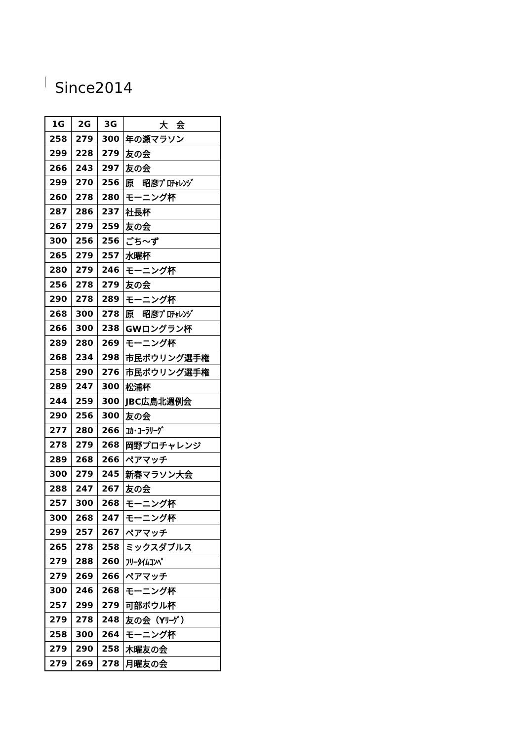Since2014
| 1G | 2G | 3G | 大 会 |
| --- | --- | --- | --- |
| 258 | 279 | 300 | 年の瀬マラソン |
| 299 | 228 | 279 | 友の会 |
| 266 | 243 | 297 | 友の会 |
| 299 | 270 | 256 | 原 昭彦ﾌﾟﾛﾁｬﾚﾝｼﾞ |
| 260 | 278 | 280 | モーニング杯 |
| 287 | 286 | 237 | 社長杯 |
| 267 | 279 | 259 | 友の会 |
| 300 | 256 | 256 | ごち～ず |
| 265 | 279 | 257 | 水曜杯 |
| 280 | 279 | 246 | モーニング杯 |
| 256 | 278 | 279 | 友の会 |
| 290 | 278 | 289 | モーニング杯 |
| 268 | 300 | 278 | 原 昭彦ﾌﾟﾛﾁｬﾚﾝｼﾞ |
| 266 | 300 | 238 | GWロングラン杯 |
| 289 | 280 | 269 | モーニング杯 |
| 268 | 234 | 298 | 市民ボウリング選手権 |
| 258 | 290 | 276 | 市民ボウリング選手権 |
| 289 | 247 | 300 | 松浦杯 |
| 244 | 259 | 300 | JBC広島北週例会 |
| 290 | 256 | 300 | 友の会 |
| 277 | 280 | 266 | ｺｶ･ｺｰﾗﾘｰｸﾞ |
| 278 | 279 | 268 | 岡野プロチャレンジ |
| 289 | 268 | 266 | ペアマッチ |
| 300 | 279 | 245 | 新春マラソン大会 |
| 288 | 247 | 267 | 友の会 |
| 257 | 300 | 268 | モーニング杯 |
| 300 | 268 | 247 | モーニング杯 |
| 299 | 257 | 267 | ペアマッチ |
| 265 | 278 | 258 | ミックスダブルス |
| 279 | 288 | 260 | ﾌﾘｰﾀｲﾑｺﾝﾍﾟ |
| 279 | 269 | 266 | ペアマッチ |
| 300 | 246 | 268 | モーニング杯 |
| 257 | 299 | 279 | 可部ボウル杯 |
| 279 | 278 | 248 | 友の会（Yﾘｰｸﾞ） |
| 258 | 300 | 264 | モーニング杯 |
| 279 | 290 | 258 | 木曜友の会 |
| 279 | 269 | 278 | 月曜友の会 |